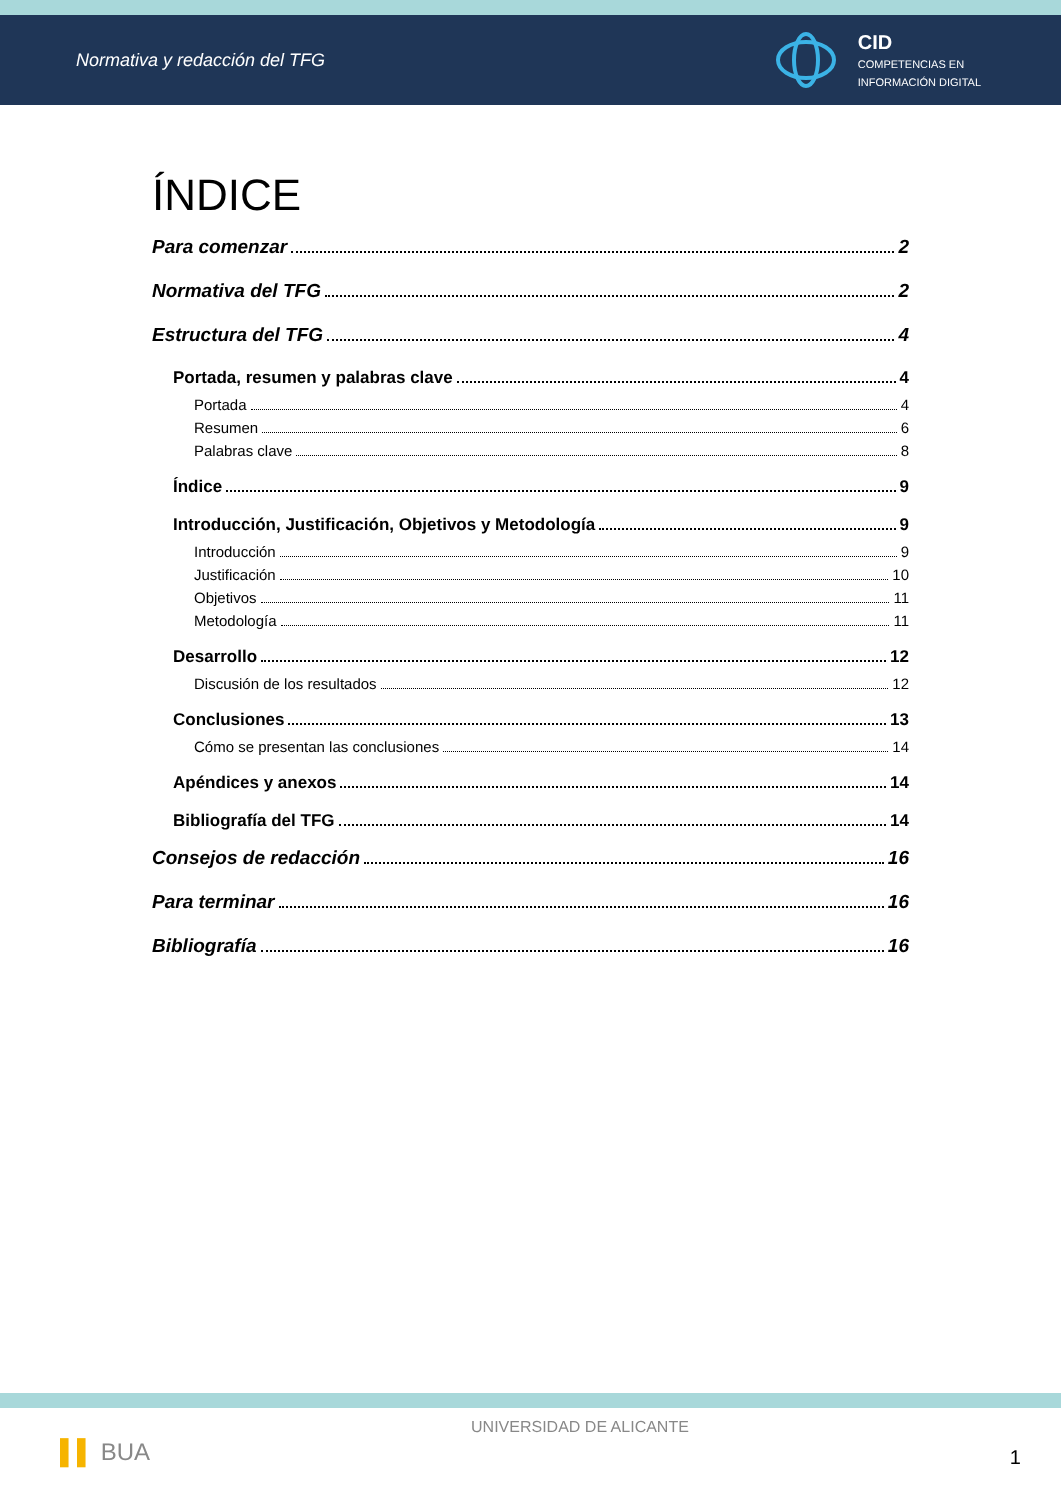Normativa y redacción del TFG
CID
COMPETENCIAS EN
INFORMACIÓN DIGITAL
ÍNDICE
Para comenzar 2
Normativa del TFG 2
Estructura del TFG 4
Portada, resumen y palabras clave 4
Portada 4
Resumen 6
Palabras clave 8
Índice 9
Introducción, Justificación, Objetivos y Metodología 9
Introducción 9
Justificación 10
Objetivos 11
Metodología 11
Desarrollo 12
Discusión de los resultados 12
Conclusiones 13
Cómo se presentan las conclusiones 14
Apéndices y anexos 14
Bibliografía del TFG 14
Consejos de redacción 16
Para terminar 16
Bibliografía 16
▌▌ BUA
UNIVERSIDAD DE ALICANTE
1